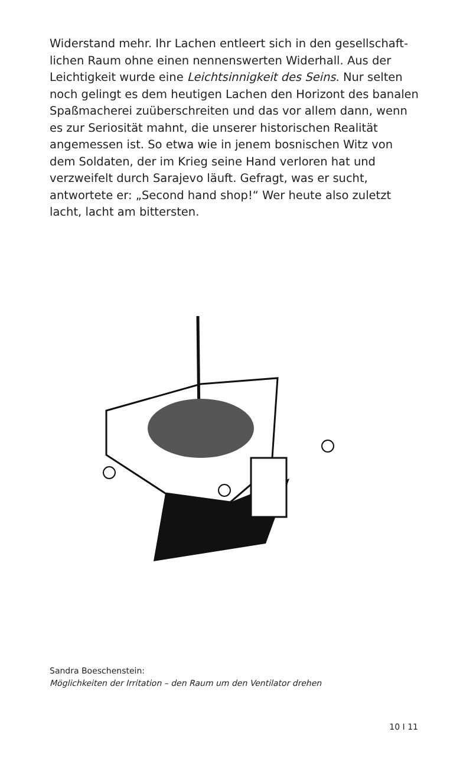Widerstand mehr. Ihr Lachen entleert sich in den gesellschaft­lichen Raum ohne einen nennenswerten Widerhall. Aus der Leichtigkeit wurde eine Leichtsinnigkeit des Seins. Nur selten noch gelingt es dem heutigen Lachen den Horizont des banalen Spaßmacherei zuüberschreiten und das vor allem dann, wenn es zur Seriosität mahnt, die unserer historischen Realität angemes­sen ist. So etwa wie in jenem bosnischen Witz von dem Solda­ten, der im Krieg seine Hand verloren hat und verzweifelt durch Sarajevo läuft. Gefragt, was er sucht, antwortete er: „Second hand shop!“ Wer heute also zuletzt lacht, lacht am bittersten.
Sandra Boeschenstein:
Möglichkeiten der Irritation – den Raum um den Ventilator drehen
10 I 11